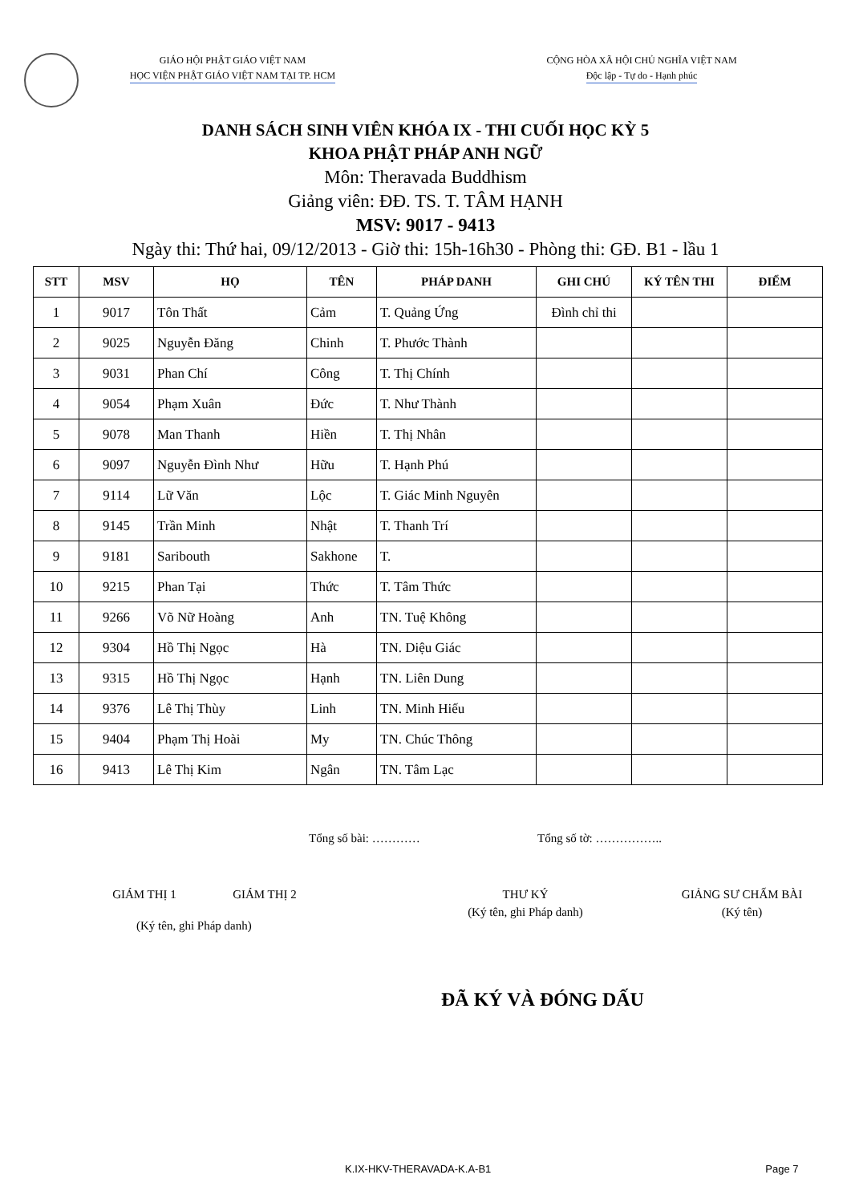GIÁO HỘI PHẬT GIÁO VIỆT NAM
HỌC VIỆN PHẬT GIÁO VIỆT NAM TẠI TP. HCM
CỘNG HÒA XÃ HỘI CHỦ NGHĨA VIỆT NAM
Độc lập - Tự do - Hạnh phúc
DANH SÁCH SINH VIÊN KHÓA IX - THI CUỐI HỌC KỲ 5
KHOA PHẬT PHÁP ANH NGỮ
Môn: Theravada Buddhism
Giảng viên: ĐĐ. TS. T. TÂM HẠNH
MSV: 9017 - 9413
Ngày thi: Thứ hai, 09/12/2013 - Giờ thi: 15h-16h30 - Phòng thi: GĐ. B1 - lầu 1
| STT | MSV | HỌ | TÊN | PHÁP DANH | GHI CHÚ | KÝ TÊN THI | ĐIỂM |
| --- | --- | --- | --- | --- | --- | --- | --- |
| 1 | 9017 | Tôn Thất | Cảm | T. Quảng Ứng | Đình chỉ thi | | |
| 2 | 9025 | Nguyễn Đăng | Chinh | T. Phước Thành | | | |
| 3 | 9031 | Phan Chí | Công | T. Thị Chính | | | |
| 4 | 9054 | Phạm Xuân | Đức | T. Như Thành | | | |
| 5 | 9078 | Man Thanh | Hiền | T. Thị Nhân | | | |
| 6 | 9097 | Nguyễn Đình Như | Hữu | T. Hạnh Phú | | | |
| 7 | 9114 | Lữ Văn | Lộc | T. Giác Minh Nguyên | | | |
| 8 | 9145 | Trần Minh | Nhật | T. Thanh Trí | | | |
| 9 | 9181 | Saribouth | Sakhone | T. | | | |
| 10 | 9215 | Phan Tại | Thức | T. Tâm Thức | | | |
| 11 | 9266 | Võ Nữ Hoàng | Anh | TN. Tuệ Không | | | |
| 12 | 9304 | Hồ Thị Ngọc | Hà | TN. Diệu Giác | | | |
| 13 | 9315 | Hồ Thị Ngọc | Hạnh | TN. Liên Dung | | | |
| 14 | 9376 | Lê Thị Thùy | Linh | TN. Minh Hiếu | | | |
| 15 | 9404 | Phạm Thị Hoài | My | TN. Chúc Thông | | | |
| 16 | 9413 | Lê Thị Kim | Ngân | TN. Tâm Lạc | | | |
Tổng số bài: ………… Tổng số tờ: ……………..
GIÁM THỊ 1 GIÁM THỊ 2 THƯ KÝ
(Ký tên, ghi Pháp danh)
GIẢNG SƯ CHẤM BÀI
(Ký tên)
(Ký tên, ghi Pháp danh)
ĐÃ KÝ VÀ ĐÓNG DẤU
K.IX-HKV-THERAVADA-K.A-B1 Page 7